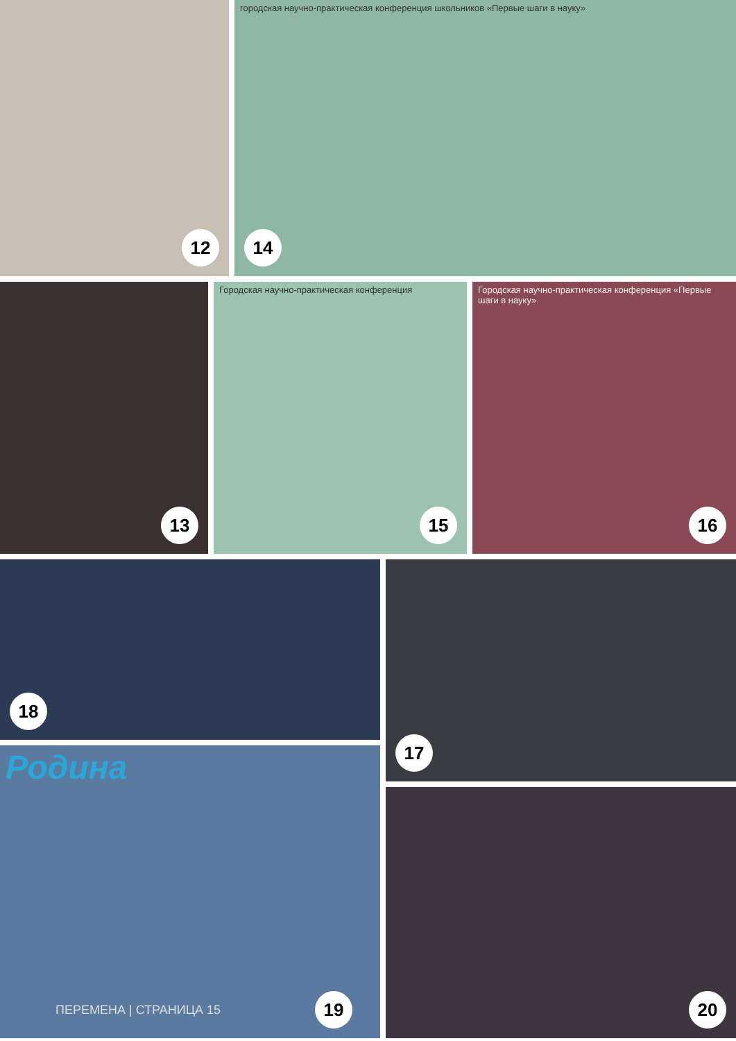12
городская научно-практическая конференция школьников «Первые шаги в науку»
14
13
Городская научно-практическая конференция
15
Городская научно-практическая конференция «Первые шаги в науку»
16
18
Родина
ПЕРЕМЕНА | СТРАНИЦА 15 19
17
20